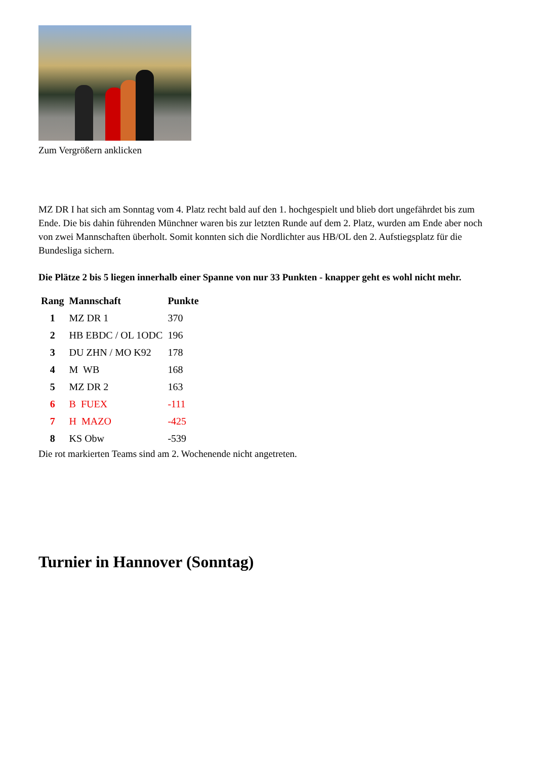Zum Vergrößern anklicken
MZ DR I hat sich am Sonntag vom 4. Platz recht bald auf den 1. hochgespielt und blieb dort ungefährdet bis zum Ende. Die bis dahin führenden Münchner waren bis zur letzten Runde auf dem 2. Platz, wurden am Ende aber noch von zwei Mannschaften überholt. Somit konnten sich die Nordlichter aus HB/OL den 2. Aufstiegsplatz für die Bundesliga sichern.
Die Plätze 2 bis 5 liegen innerhalb einer Spanne von nur 33 Punkten - knapper geht es wohl nicht mehr.
| Rang | Mannschaft | Punkte |
| --- | --- | --- |
| 1 | MZ DR 1 | 370 |
| 2 | HB EBDC / OL 1ODC | 196 |
| 3 | DU ZHN / MO K92 | 178 |
| 4 | M WB | 168 |
| 5 | MZ DR 2 | 163 |
| 6 | B FUEX | -111 |
| 7 | H MAZO | -425 |
| 8 | KS Obw | -539 |
Die rot markierten Teams sind am 2. Wochenende nicht angetreten.
Turnier in Hannover (Sonntag)